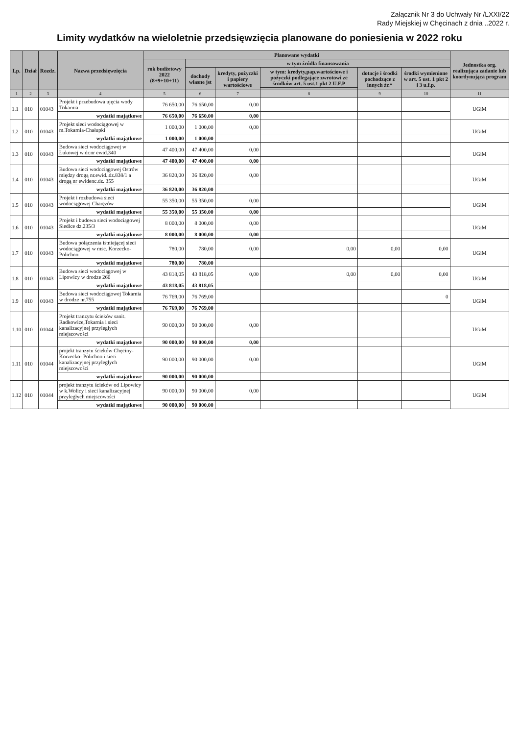Załącznik Nr 3 do Uchwały Nr /LXXI/22
Rady Miejskiej w Chęcinach z dnia ..2022 r.
Limity wydatków na wieloletnie przedsięwzięcia planowane do poniesienia w 2022 roku
| Lp. | Dział | Rozdz. | Nazwa przedsięwzięcia | Planowane wydatki | | | | | | Jednostka org. realizująca zadanie lub koordynująca program |
| --- | --- | --- | --- | --- | --- | --- | --- | --- | --- | --- |
| | | | | rok budżetowy 2022 (8+9+10+11) | w tym źródła finansowania | | | | | |
| | | | | | dochody własne jst | kredyty, pożyczki i papiery wartościowe | w tym: kredyty,pap.wartościowe i pożyczki podlegające zwrotowi ze środków art. 5 ust.1 pkt 2 U.F.P | dotacje i środki pochodzące z innych źr.* | środki wymienione w art. 5 ust. 1 pkt 2 i 3 u.f.p. | |
| 1 | 2 | 3 | 4 | 5 | 6 | 7 | 8 | 9 | 10 | 11 |
| 1.1 | 010 | 01043 | Projekt i przebudowa ujęcia wody Tokarnia | 76 650,00 | 76 650,00 | 0,00 | | | | UGiM |
| | | | wydatki majątkowe | 76 650,00 | 76 650,00 | 0,00 | | | | |
| 1.2 | 010 | 01043 | Projekt sieci wodociągowej w m.Tokarnia-Chałupki | 1 000,00 | 1 000,00 | 0,00 | | | | UGiM |
| | | | wydatki majątkowe | 1 000,00 | 1 000,00 | | | | | |
| 1.3 | 010 | 01043 | Budowa sieci wodociągowej w Łukowej w dr.nr ewid.340 | 47 400,00 | 47 400,00 | 0,00 | | | | UGiM |
| | | | wydatki majątkowe | 47 400,00 | 47 400,00 | 0,00 | | | | |
| 1.4 | 010 | 01043 | Budowa sieci wodociągowej Ostrów między drogą nr.ewid..dz.838/1 a drogą nr ewidenc.dz. 355 | 36 820,00 | 36 820,00 | 0,00 | | | | UGiM |
| | | | wydatki majątkowe | 36 820,00 | 36 820,00 | | | | | |
| 1.5 | 010 | 01043 | Projekt i rozbudowa sieci wodociągowej Charężów | 55 350,00 | 55 350,00 | 0,00 | | | | UGiM |
| | | | wydatki majątkowe | 55 350,00 | 55 350,00 | 0,00 | | | | |
| 1.6 | 010 | 01043 | Projekt i budowa sieci wodociągowej Siedlce dz.235/3 | 8 000,00 | 8 000,00 | 0,00 | | | | UGiM |
| | | | wydatki majątkowe | 8 000,00 | 8 000,00 | 0,00 | | | | |
| 1.7 | 010 | 01043 | Budowa połączenia istniejącej sieci wodociągowej w msc. Korzecko-Polichno | 780,00 | 780,00 | 0,00 | 0,00 | 0,00 | 0,00 | UGiM |
| | | | wydatki majątkowe | 780,00 | 780,00 | | | | | |
| 1.8 | 010 | 01043 | Budowa sieci wodociągowej w Lipowicy w drodze 260 | 43 818,05 | 43 818,05 | 0,00 | 0,00 | 0,00 | 0,00 | UGiM |
| | | | wydatki majątkowe | 43 818,05 | 43 818,05 | | | | | |
| 1.9 | 010 | 01043 | Budowa sieci wodociągowej Tokarnia w drodze nr.755 | 76 769,00 | 76 769,00 | | | | 0 | UGiM |
| | | | wydatki majątkowe | 76 769,00 | 76 769,00 | | | | | |
| 1.10 | 010 | 01044 | Projekt tranzytu ścieków sanit. Radkowice,Tokarnia i sieci kanalizacyjnej przyległych miejscowości | 90 000,00 | 90 000,00 | 0,00 | | | | UGiM |
| | | | wydatki majątkowe | 90 000,00 | 90 000,00 | 0,00 | | | | |
| 1.11 | 010 | 01044 | projekt tranzytu ścieków Chęciny-Korzecko- Polichno i sieci kanalizacyjnej przyległych miejscowości | 90 000,00 | 90 000,00 | 0,00 | | | | UGiM |
| | | | wydatki majątkowe | 90 000,00 | 90 000,00 | | | | | |
| 1.12 | 010 | 01044 | projekt tranzytu ścieków od Lipowicy w k.Wolicy i sieci kanalizacyjnej przyległych miejscowości | 90 000,00 | 90 000,00 | 0,00 | | | | UGiM |
| | | | wydatki majątkowe | 90 000,00 | 90 000,00 | | | | | |